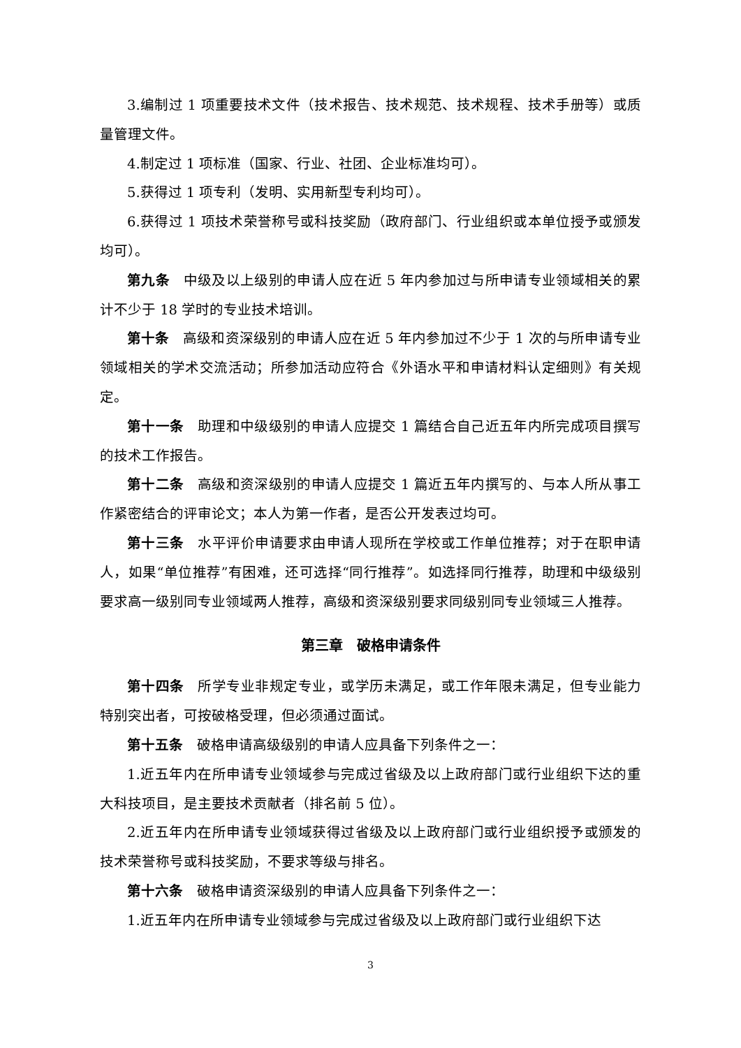3.编制过 1 项重要技术文件（技术报告、技术规范、技术规程、技术手册等）或质量管理文件。
4.制定过 1 项标准（国家、行业、社团、企业标准均可）。
5.获得过 1 项专利（发明、实用新型专利均可）。
6.获得过 1 项技术荣誉称号或科技奖励（政府部门、行业组织或本单位授予或颁发均可）。
第九条 中级及以上级别的申请人应在近 5 年内参加过与所申请专业领域相关的累计不少于 18 学时的专业技术培训。
第十条 高级和资深级别的申请人应在近 5 年内参加过不少于 1 次的与所申请专业领域相关的学术交流活动；所参加活动应符合《外语水平和申请材料认定细则》有关规定。
第十一条 助理和中级级别的申请人应提交 1 篇结合自己近五年内所完成项目撰写的技术工作报告。
第十二条 高级和资深级别的申请人应提交 1 篇近五年内撰写的、与本人所从事工作紧密结合的评审论文；本人为第一作者，是否公开发表过均可。
第十三条 水平评价申请要求由申请人现所在学校或工作单位推荐；对于在职申请人，如果“单位推荐”有困难，还可选择“同行推荐”。如选择同行推荐，助理和中级级别要求高一级别同专业领域两人推荐，高级和资深级别要求同级别同专业领域三人推荐。
第三章　破格申请条件
第十四条 所学专业非规定专业，或学历未满足，或工作年限未满足，但专业能力特别突出者，可按破格受理，但必须通过面试。
第十五条 破格申请高级级别的申请人应具备下列条件之一：
1.近五年内在所申请专业领域参与完成过省级及以上政府部门或行业组织下达的重大科技项目，是主要技术贡献者（排名前 5 位）。
2.近五年内在所申请专业领域获得过省级及以上政府部门或行业组织授予或颁发的技术荣誉称号或科技奖励，不要求等级与排名。
第十六条 破格申请资深级别的申请人应具备下列条件之一：
1.近五年内在所申请专业领域参与完成过省级及以上政府部门或行业组织下达
3